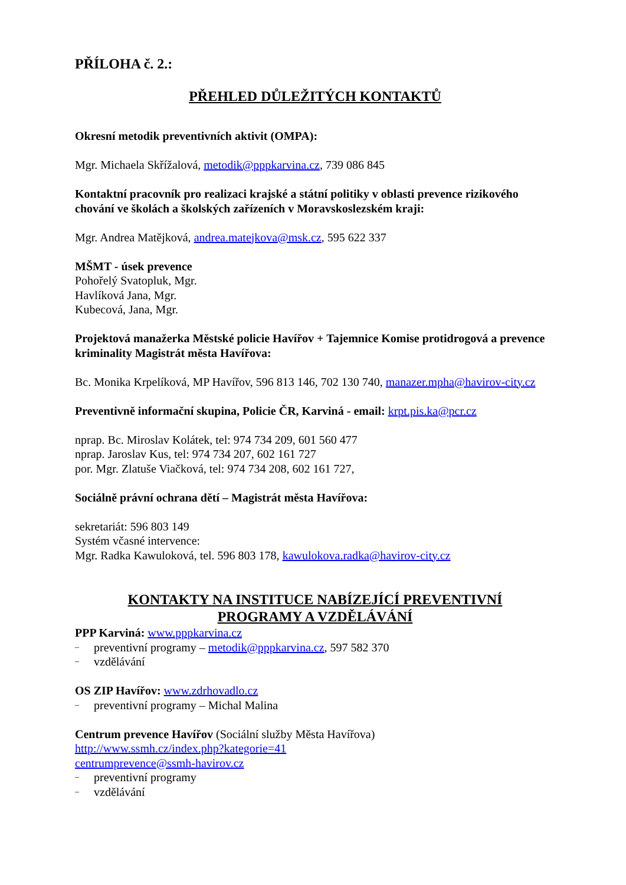PŘÍLOHA č. 2.:
PŘEHLED DŮLEŽITÝCH KONTAKTŮ
Okresní metodik preventivních aktivit (OMPA):
Mgr. Michaela Skřížalová, metodik@pppkarvina.cz, 739 086 845
Kontaktní pracovník pro realizaci krajské a státní politiky v oblasti prevence rizikového chování ve školách a školských zařízeních v Moravskoslezském kraji:
Mgr. Andrea Matějková, andrea.matejkova@msk.cz, 595 622 337
MŠMT - úsek prevence
Pohořelý Svatopluk, Mgr.
Havlíková Jana, Mgr.
Kubecová, Jana, Mgr.
Projektová manažerka Městské policie Havířov + Tajemnice Komise protidrogová a prevence kriminality Magistrát města Havířova:
Bc. Monika Krpelíková, MP Havířov, 596 813 146, 702 130 740, manazer.mpha@havirov-city.cz
Preventivně informační skupina, Policie ČR, Karviná - email: krpt.pis.ka@pcr.cz
nprap. Bc. Miroslav Kolátek, tel: 974 734 209, 601 560 477
nprap. Jaroslav Kus, tel: 974 734 207, 602 161 727
por. Mgr. Zlatuše Viačková, tel: 974 734 208, 602 161 727,
Sociálně právní ochrana dětí – Magistrát města Havířova:
sekretariát: 596 803 149
Systém včasné intervence:
Mgr. Radka Kawuloková, tel. 596 803 178, kawulokova.radka@havirov-city.cz
KONTAKTY NA INSTITUCE NABÍZEJÍCÍ PREVENTIVNÍ
PROGRAMY A VZDĚLÁVÁNÍ
PPP Karviná: www.pppkarvina.cz
– preventivní programy – metodik@pppkarvina.cz, 597 582 370
– vzdělávání
OS ZIP Havířov: www.zdrhovadlo.cz
– preventivní programy – Michal Malina
Centrum prevence Havířov (Sociální služby Města Havířova)
http://www.ssmh.cz/index.php?kategorie=41
centrumprevence@ssmh-havirov.cz
– preventivní programy
– vzdělávání